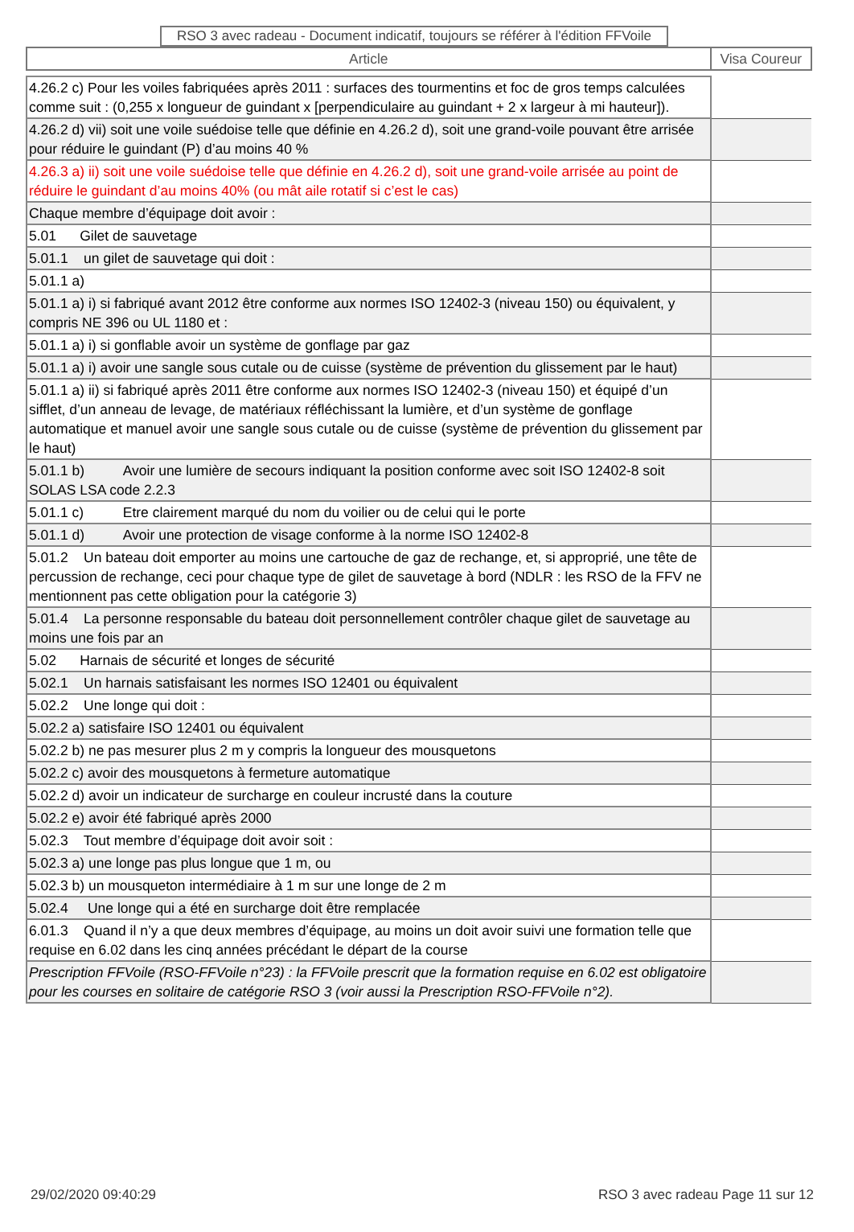RSO 3 avec radeau - Document indicatif, toujours se référer à l'édition FFVoile
| Article | Visa Coureur |
| 4.26.2 c) Pour les voiles fabriquées après 2011 : surfaces des tourmentins et foc de gros temps calculées comme suit : (0,255 x longueur de guindant x [perpendiculaire au guindant + 2 x largeur à mi hauteur]). | |
| 4.26.2 d) vii) soit une voile suédoise telle que définie en 4.26.2 d), soit une grand-voile pouvant être arrisée pour réduire le guindant (P) d’au moins 40 % | |
| 4.26.3 a) ii) soit une voile suédoise telle que définie en 4.26.2 d), soit une grand-voile arrisée au point de réduire le guindant d’au moins 40% (ou mât aile rotatif si c’est le cas) | |
| Chaque membre d’équipage doit avoir : | |
| 5.01 Gilet de sauvetage | |
| 5.01.1 un gilet de sauvetage qui doit : | |
| 5.01.1 a) | |
| 5.01.1 a) i) si fabriqué avant 2012 être conforme aux normes ISO 12402-3 (niveau 150) ou équivalent, y compris NE 396 ou UL 1180 et : | |
| 5.01.1 a) i) si gonflable avoir un système de gonflage par gaz | |
| 5.01.1 a) i) avoir une sangle sous cutale ou de cuisse (système de prévention du glissement par le haut) | |
| 5.01.1 a) ii) si fabriqué après 2011 être conforme aux normes ISO 12402-3 (niveau 150) et équipé d’un sifflet, d’un anneau de levage, de matériaux réfléchissant la lumière, et d’un système de gonflage automatique et manuel avoir une sangle sous cutale ou de cuisse (système de prévention du glissement par le haut) | |
| 5.01.1 b) Avoir une lumière de secours indiquant la position conforme avec soit ISO 12402-8 soit SOLAS LSA code 2.2.3 | |
| 5.01.1 c) Etre clairement marqué du nom du voilier ou de celui qui le porte | |
| 5.01.1 d) Avoir une protection de visage conforme à la norme ISO 12402-8 | |
| 5.01.2 Un bateau doit emporter au moins une cartouche de gaz de rechange, et, si approprié, une tête de percussion de rechange, ceci pour chaque type de gilet de sauvetage à bord (NDLR : les RSO de la FFV ne mentionnent pas cette obligation pour la catégorie 3) | |
| 5.01.4 La personne responsable du bateau doit personnellement contrôler chaque gilet de sauvetage au moins une fois par an | |
| 5.02 Harnais de sécurité et longes de sécurité | |
| 5.02.1 Un harnais satisfaisant les normes ISO 12401 ou équivalent | |
| 5.02.2 Une longe qui doit : | |
| 5.02.2 a) satisfaire ISO 12401 ou équivalent | |
| 5.02.2 b) ne pas mesurer plus 2 m y compris la longueur des mousquetons | |
| 5.02.2 c) avoir des mousquetons à fermeture automatique | |
| 5.02.2 d) avoir un indicateur de surcharge en couleur incrusté dans la couture | |
| 5.02.2 e) avoir été fabriqué après 2000 | |
| 5.02.3 Tout membre d’équipage doit avoir soit : | |
| 5.02.3 a) une longe pas plus longue que 1 m, ou | |
| 5.02.3 b) un mousqueton intermédiaire à 1 m sur une longe de 2 m | |
| 5.02.4 Une longe qui a été en surcharge doit être remplacée | |
| 6.01.3 Quand il n’y a que deux membres d’équipage, au moins un doit avoir suivi une formation telle que requise en 6.02 dans les cinq années précédant le départ de la course | |
| Prescription FFVoile (RSO-FFVoile n°23) : la FFVoile prescrit que la formation requise en 6.02 est obligatoire pour les courses en solitaire de catégorie RSO 3 (voir aussi la Prescription RSO-FFVoile n°2). | |
29/02/2020 09:40:29 RSO 3 avec radeau Page 11 sur 12